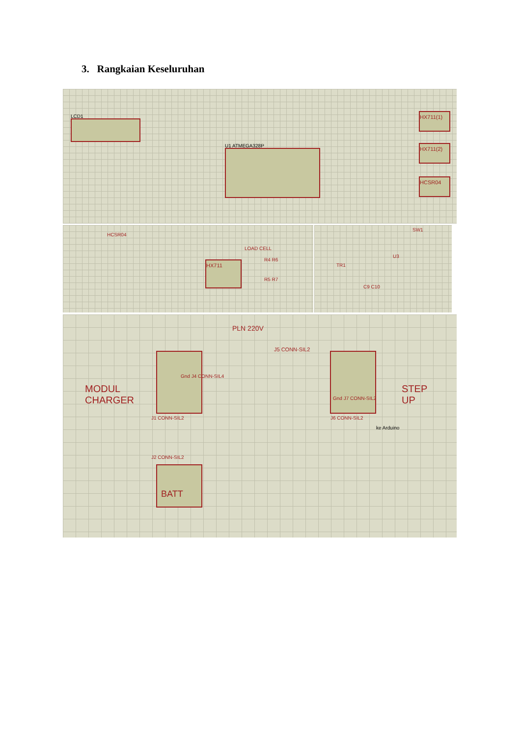3. Rangkaian Keseluruhan
LCD1
U1 ATMEGA328P
HX711(1)
HX711(2)
HCSR04
HCSR04
HX711
LOAD CELL
R4 R6
R5 R7
SW1
TR1
U3
C9 C10
MODUL
CHARGER
PLN 220V
J5 CONN-SIL2
Gnd J4 CONN-SIL4
Gnd J7 CONN-SIL2
STEP
UP
J1 CONN-SIL2 J6 CONN-SIL2
ke Arduino
J2 CONN-SIL2
BATT